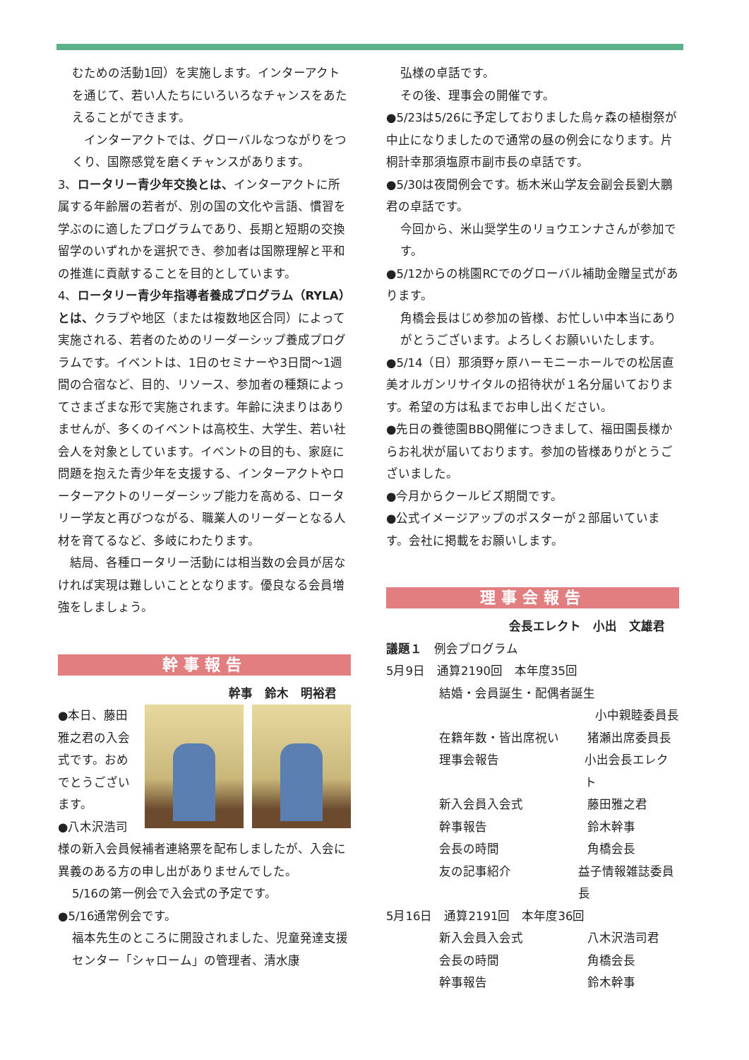むための活動1回）を実施します。インターアクトを通じて、若い人たちにいろいろなチャンスをあたえることができます。
　インターアクトでは、グローバルなつながりをつくり、国際感覚を磨くチャンスがあります。
3、ロータリー青少年交換とは、インターアクトに所属する年齢層の若者が、別の国の文化や言語、慣習を学ぶのに適したプログラムであり、長期と短期の交換留学のいずれかを選択でき、参加者は国際理解と平和の推進に貢献することを目的としています。
4、ロータリー青少年指導者養成プログラム（RYLA）とは、クラブや地区（または複数地区合同）によって実施される、若者のためのリーダーシップ養成プログラムです。イベントは、1日のセミナーや3日間～1週間の合宿など、目的、リソース、参加者の種類によってさまざまな形で実施されます。年齢に決まりはありませんが、多くのイベントは高校生、大学生、若い社会人を対象としています。イベントの目的も、家庭に問題を抱えた青少年を支援する、インターアクトやローターアクトのリーダーシップ能力を高める、ロータリー学友と再びつながる、職業人のリーダーとなる人材を育てるなど、多岐にわたります。
　結局、各種ロータリー活動には相当数の会員が居なければ実現は難しいこととなります。優良なる会員増強をしましょう。
幹事報告
幹事　鈴木　明裕君
●本日、藤田雅之君の入会式です。おめでとうございます。
●八木沢浩司様の新入会員候補者連絡票を配布しましたが、入会に異義のある方の申し出がありませんでした。
5/16の第一例会で入会式の予定です。
●5/16通常例会です。
福本先生のところに開設されました、児童発達支援センター「シャローム」の管理者、清水康
弘様の卓話です。
その後、理事会の開催です。
●5/23は5/26に予定しておりました烏ヶ森の植樹祭が中止になりましたので通常の昼の例会になります。片桐計幸那須塩原市副市長の卓話です。
●5/30は夜間例会です。栃木米山学友会副会長劉大鵬君の卓話です。
今回から、米山奨学生のリョウエンナさんが参加です。
●5/12からの桃園RCでのグローバル補助金贈呈式があります。
角橋会長はじめ参加の皆様、お忙しい中本当にありがとうございます。よろしくお願いいたします。
●5/14（日）那須野ヶ原ハーモニーホールでの松居直美オルガンリサイタルの招待状が１名分届いております。希望の方は私までお申し出ください。
●先日の養徳園BBQ開催につきまして、福田園長様からお礼状が届いております。参加の皆様ありがとうございました。
●今月からクールビズ期間です。
●公式イメージアップのポスターが２部届いています。会社に掲載をお願いします。
理事会報告
会長エレクト　小出　文雄君
議題１　例会プログラム
5月9日　通算2190回　本年度35回
結婚・会員誕生・配偶者誕生
小中親睦委員長
在籍年数・皆出席祝い 猪瀬出席委員長
理事会報告 小出会長エレクト
新入会員入会式 藤田雅之君
幹事報告 鈴木幹事
会長の時間 角橋会長
友の記事紹介 益子情報雑誌委員長
5月16日　通算2191回　本年度36回
新入会員入会式 八木沢浩司君
会長の時間 角橋会長
幹事報告 鈴木幹事